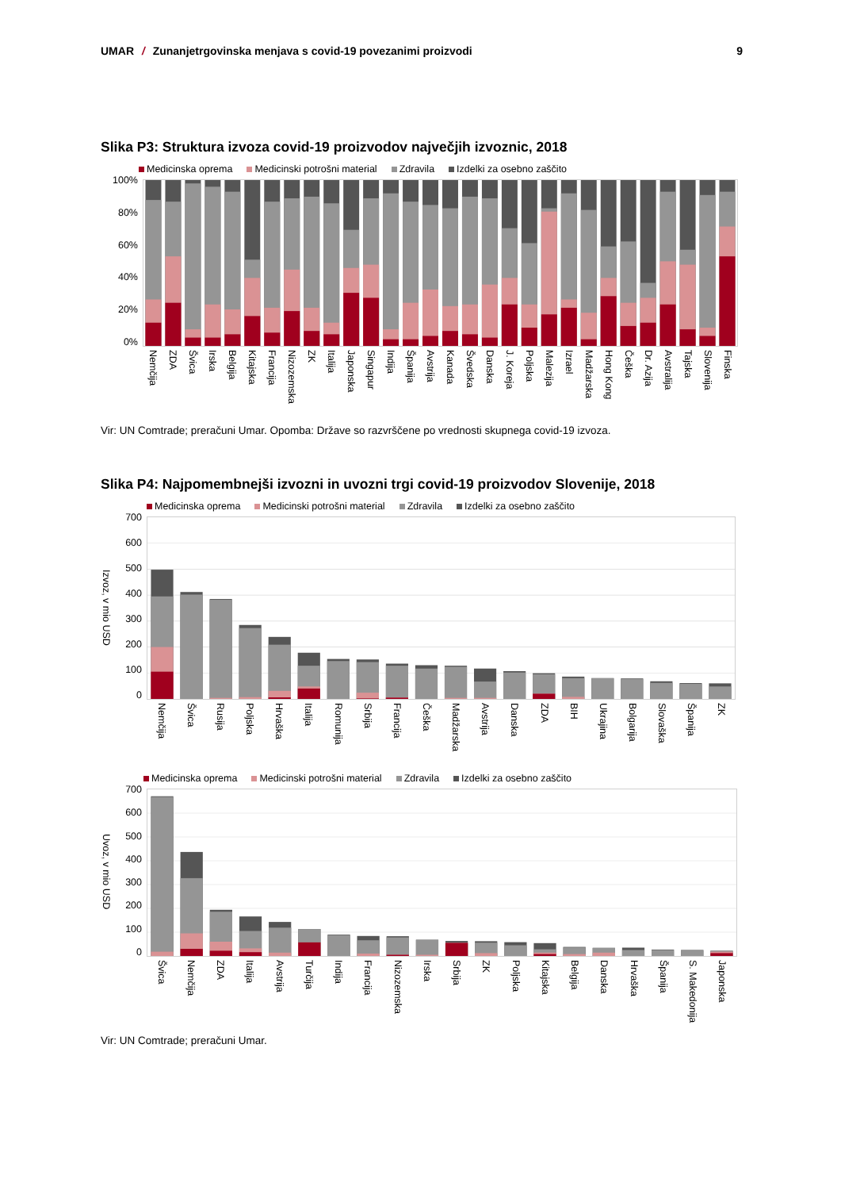UMAR / Zunanjetrgovinska menjava s covid-19 povezanimi proizvodi
9
Slika P3: Struktura izvoza covid-19 proizvodov največjih izvoznic, 2018
Medicinska oprema Medicinski potrošni material Zdravila Izdelki za osebno zaščito
100%
80%
60%
40%
20%
0%
Nemčija
ZDA
Švica
Irska
Belgija
Kitajska
Francija
Nizozemska
ZK
Italija
Japonska
Singapur
Indija
Španija
Avstrija
Kanada
Švedska
Danska
J. Koreja
Poljska
Malezija
Izrael
Madžarska
Hong Kong
Češka
Dr. Azija
Avstralija
Tajska
Slovenija
Finska
Vir: UN Comtrade; preračuni Umar. Opomba: Države so razvrščene po vrednosti skupnega covid-19 izvoza.
Slika P4: Najpomembnejši izvozni in uvozni trgi covid-19 proizvodov Slovenije, 2018
Medicinska oprema Medicinski potrošni material Zdravila Izdelki za osebno zaščito
Izvoz, v mio USD
700
600
500
400
300
200
100
0
Nemčija
Švica
Rusija
Poljska
Hrvaška
Italija
Romunija
Srbija
Francija
Češka
Madžarska
Avstrija
Danska
ZDA
BIH
Ukrajina
Bolgarija
Slovaška
Španija
ZK
Medicinska oprema Medicinski potrošni material Zdravila Izdelki za osebno zaščito
Uvoz, v mio USD
700
600
500
400
300
200
100
0
Švica
Nemčija
ZDA
Italija
Avstrija
Turčija
Indija
Francija
Nizozemska
Irska
Srbija
ZK
Poljska
Kitajska
Belgija
Danska
Hrvaška
Španija
S. Makedonija
Japonska
Vir: UN Comtrade; preračuni Umar.